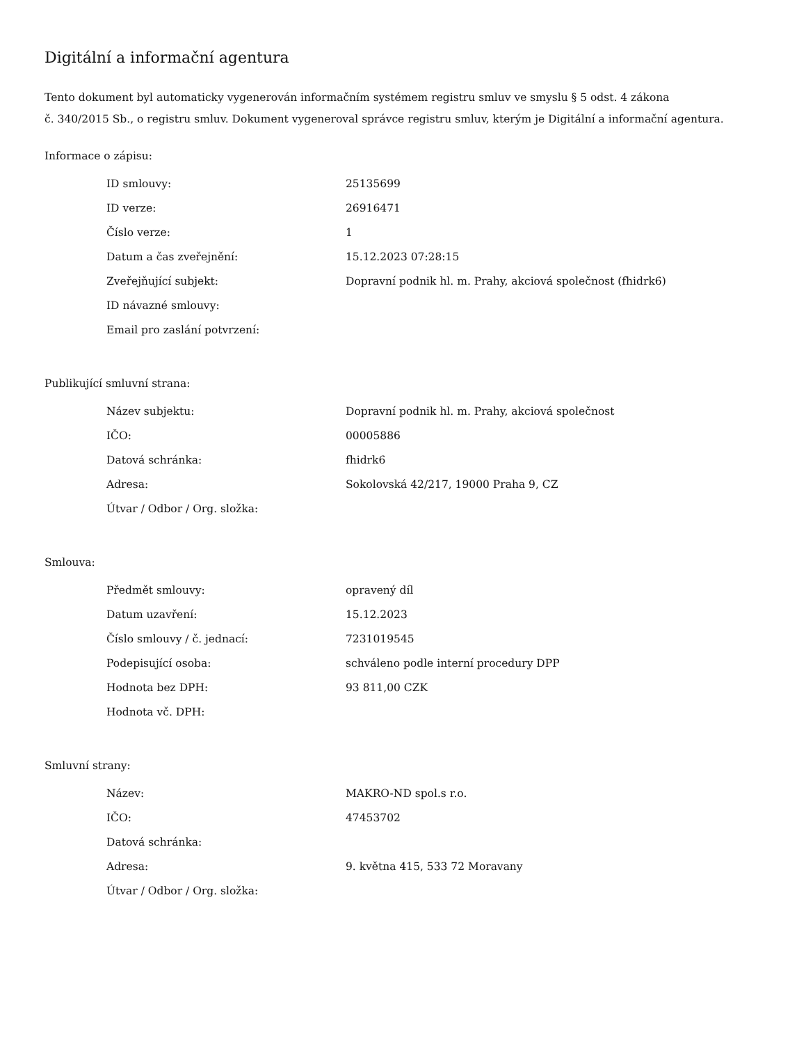Digitální a informační agentura
Tento dokument byl automaticky vygenerován informačním systémem registru smluv ve smyslu § 5 odst. 4 zákona
č. 340/2015 Sb., o registru smluv. Dokument vygeneroval správce registru smluv, kterým je Digitální a informační agentura.
Informace o zápisu:
| ID smlouvy: | 25135699 |
| ID verze: | 26916471 |
| Číslo verze: | 1 |
| Datum a čas zveřejnění: | 15.12.2023 07:28:15 |
| Zveřejňující subjekt: | Dopravní podnik hl. m. Prahy, akciová společnost (fhidrk6) |
| ID návazné smlouvy: | |
| Email pro zaslání potvrzení: | |
Publikující smluvní strana:
| Název subjektu: | Dopravní podnik hl. m. Prahy, akciová společnost |
| IČO: | 00005886 |
| Datová schránka: | fhidrk6 |
| Adresa: | Sokolovská 42/217, 19000 Praha 9, CZ |
| Útvar / Odbor / Org. složka: | |
Smlouva:
| Předmět smlouvy: | opravený díl |
| Datum uzavření: | 15.12.2023 |
| Číslo smlouvy / č. jednací: | 7231019545 |
| Podepisující osoba: | schváleno podle interní procedury DPP |
| Hodnota bez DPH: | 93 811,00 CZK |
| Hodnota vč. DPH: | |
Smluvní strany:
| Název: | MAKRO-ND spol.s r.o. |
| IČO: | 47453702 |
| Datová schránka: | |
| Adresa: | 9. května 415, 533 72 Moravany |
| Útvar / Odbor / Org. složka: | |